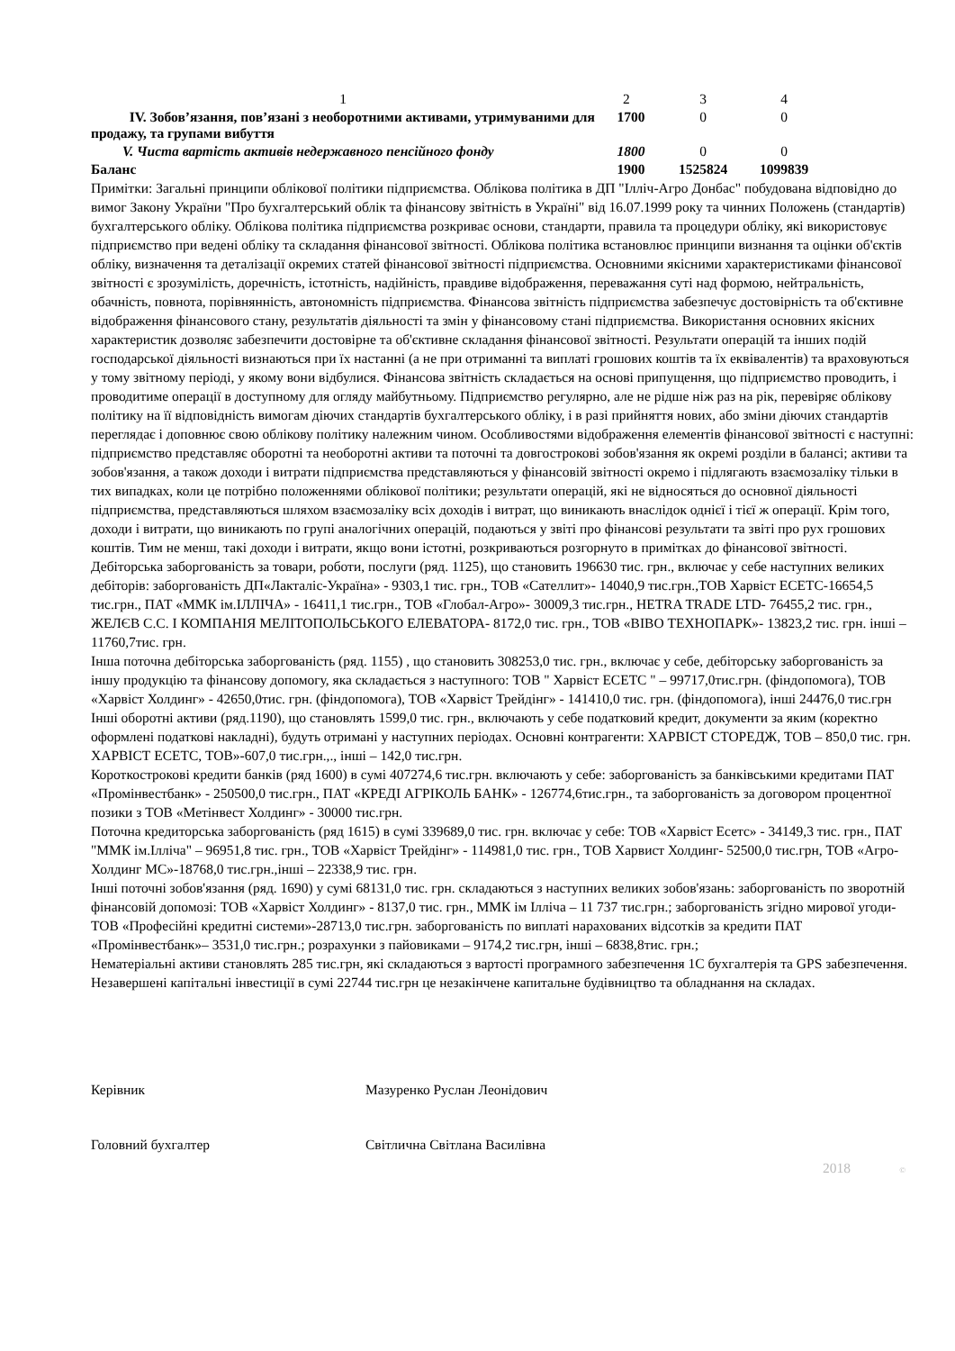| 1 | 2 | 3 | 4 |
| IV. Зобов’язання, пов’язані з необоротними активами, утримуваними для продажу, та групами вибуття | 1700 | 0 | 0 |
| V. Чиста вартість активів недержавного пенсійного фонду | 1800 | 0 | 0 |
| Баланс | 1900 | 1525824 | 1099839 |
Примітки: Загальні принципи облікової політики підприємства. Облікова політика в ДП "Ілліч-Агро Донбас" побудована відповідно до вимог Закону України "Про бухгалтерський облік та фінансову звітність в Україні" від 16.07.1999 року та чинних Положень (стандартів) бухгалтерського обліку. Облікова політика підприємства розкриває основи, стандарти, правила та процедури обліку, які використовує підприємство при ведені обліку та складання фінансової звітності. Облікова політика встановлює принципи визнання та оцінки об'єктів обліку, визначення та деталізації окремих статей фінансової звітності підприємства. Основними якісними характеристиками фінансової звітності є зрозумілість, доречність, істотність, надійність, правдиве відображення, переважання суті над формою, нейтральність, обачність, повнота, порівнянність, автономність підприємства. Фінансова звітність підприємства забезпечує достовірність та об'єктивне відображення фінансового стану, результатів діяльності та змін у фінансовому стані підприємства. Використання основних якісних характеристик дозволяє забезпечити достовірне та об'єктивне складання фінансової звітності. Результати операцій та інших подій господарської діяльності визнаються при їх настанні (а не при отриманні та виплаті грошових коштів та їх еквівалентів) та враховуються у тому звітному періоді, у якому вони відбулися. Фінансова звітність складається на основі припущення, що підприємство проводить, і проводитиме операції в доступному для огляду майбутньому. Підприємство регулярно, але не рідше ніж раз на рік, перевіряє облікову політику на її відповідність вимогам діючих стандартів бухгалтерського обліку, і в разі прийняття нових, або зміни діючих стандартів переглядає і доповнює свою облікову політику належним чином. Особливостями відображення елементів фінансової звітності є наступні: підприємство представляє оборотні та необоротні активи та поточні та довгострокові зобов'язання як окремі розділи в балансі; активи та зобов'язання, а також доходи і витрати підприємства представляються у фінансовій звітності окремо і підлягають взаємозаліку тільки в тих випадках, коли це потрібно положеннями облікової політики; результати операцій, які не відносяться до основної діяльності підприємства, представляються шляхом взаємозаліку всіх доходів і витрат, що виникають внаслідок однієї і тієї ж операції. Крім того, доходи і витрати, що виникають по групі аналогічних операцій, подаються у звіті про фінансові результати та звіті про рух грошових коштів. Тим не менш, такі доходи і витрати, якщо вони істотні, розкриваються розгорнуто в примітках до фінансової звітності.
Дебіторська заборгованість за товари, роботи, послуги (ряд. 1125), що становить 196630 тис. грн., включає у себе наступних великих дебіторів: заборгованість ДП«Лакталіс-Україна» - 9303,1 тис. грн., ТОВ «Сателлит»- 14040,9 тис.грн.,ТОВ Харвіст ЕСЕТС-16654,5 тис.грн., ПАТ «ММК ім.ІЛЛІЧА» - 16411,1 тис.грн., ТОВ «Глобал-Агро»- 30009,3 тис.грн., HETRA TRADE LTD- 76455,2 тис. грн., ЖЕЛЄВ С.С. І КОМПАНІЯ МЕЛІТОПОЛЬСЬКОГО ЕЛЕВАТОРА- 8172,0 тис. грн., ТОВ «ВІВО ТЕХНОПАРК»- 13823,2 тис. грн. інші – 11760,7тис. грн.
Інша поточна дебіторська заборгованість (ряд. 1155) , що становить 308253,0 тис. грн., включає у себе, дебіторську заборгованість за іншу продукцію та фінансову допомогу, яка складається з наступного: ТОВ " Харвіст ЕСЕТС " – 99717,0тис.грн. (фіндопомога), ТОВ «Харвіст Холдинг» - 42650,0тис. грн. (фіндопомога), ТОВ «Харвіст Трейдінг» - 141410,0 тис. грн. (фіндопомога), інші 24476,0 тис.грн
Інші оборотні активи (ряд.1190), що становлять 1599,0 тис. грн., включають у себе податковий кредит, документи за яким (коректно оформлені податкові накладні), будуть отримані у наступних періодах. Основні контрагенти: ХАРВІСТ СТОРЕДЖ, ТОВ – 850,0 тис. грн. ХАРВІСТ ЕСЕТС, ТОВ»-607,0 тис.грн.,., інші – 142,0 тис.грн.
Короткострокові кредити банків (ряд 1600) в сумі 407274,6 тис.грн. включають у себе: заборгованість за банківськими кредитами ПАТ «Промінвестбанк» - 250500,0 тис.грн., ПАТ «КРЕДІ АГРІКОЛЬ БАНК» - 126774,6тис.грн., та заборгованість за договором процентної позики з ТОВ «Метінвест Холдинг» - 30000 тис.грн.
Поточна кредиторська заборгованість (ряд 1615) в сумі 339689,0 тис. грн. включає у себе: ТОВ «Харвіст Есетс» - 34149,3 тис. грн., ПАТ "ММК ім.Ілліча" – 96951,8 тис. грн., ТОВ «Харвіст Трейдінг» - 114981,0 тис. грн., ТОВ Харвист Холдинг- 52500,0 тис.грн, ТОВ «Агро-Холдинг МС»-18768,0 тис.грн.,інші – 22338,9 тис. грн.
Інші поточні зобов'язання (ряд. 1690) у сумі 68131,0 тис. грн. складаються з наступних великих зобов'язань: заборгованість по зворотній фінансовій допомозі: ТОВ «Харвіст Холдинг» - 8137,0 тис. грн., ММК ім Ілліча – 11 737 тис.грн.; заборгованість згідно мирової угоди- ТОВ «Професійні кредитні системи»-28713,0 тис.грн. заборгованість по виплаті нарахованих відсотків за кредити ПАТ «Промінвестбанк»– 3531,0 тис.грн.; розрахунки з пайовиками – 9174,2 тис.грн, інші – 6838,8тис. грн.;
Нематеріальні активи становлять 285 тис.грн, які складаються з вартості програмного забезпечення 1С бухгалтерія та GPS забезпечення.
Незавершені капітальні інвестиції в сумі 22744 тис.грн це незакінчене капитальне будівництво та обладнання на складах.
Керівник Мазуренко Руслан Леонідович
Головний бухгалтер Світлична Світлана Василівна
2018 ©